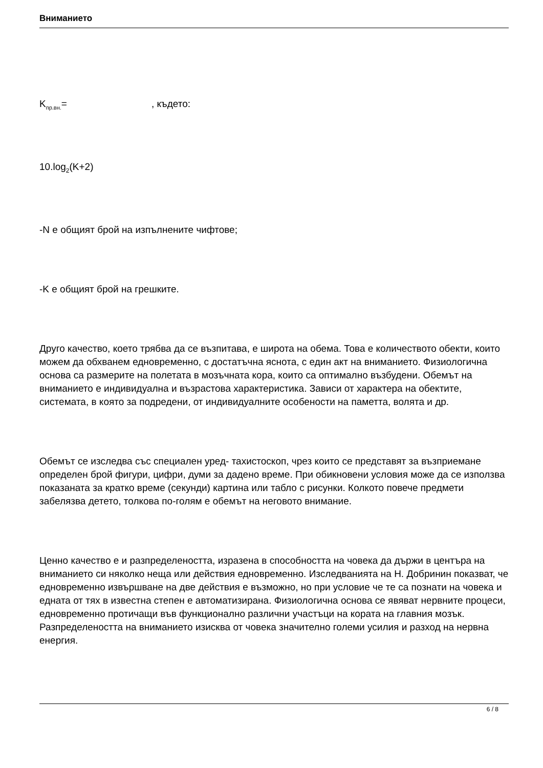Вниманието
K<sub>пр.вн.</sub>= , където:
10.log<sub>2</sub>(K+2)
-N е общият брой на изпълнените чифтове;
-K е общият брой на грешките.
Друго качество, което трябва да се възпитава, е широта на обема. Това е количеството обекти, които можем да обхванем едновременно, с достатъчна яснота, с един акт на вниманието. Физиологична основа са размерите на полетата в мозъчната кора, които са оптимално възбудени. Обемът на вниманието е индивидуална и възрастова характеристика. Зависи от характера на обектите, системата, в която за подредени, от индивидуалните особености на паметта, волята и др.
Обемът се изследва със специален уред- тахистоскоп, чрез които се представят за възприемане определен брой фигури, цифри, думи за дадено време. При обикновени условия може да се използва показаната за кратко време (секунди) картина или табло с рисунки. Колкото повече предмети забелязва детето, толкова по-голям е обемът на неговото внимание.
Ценно качество е и разпределеността, изразена в способността на човека да държи в центъра на вниманието си няколко неща или действия едновременно. Изследванията на Н. Добринин показват, че едновременно извършване на две действия е възможно, но при условие че те са познати на човека и едната от тях в известна степен е автоматизирана. Физиологична основа се явяват нервните процеси, едновременно протичащи във функционално различни участъци на кората на главния мозък. Разпределеността на вниманието изисква от човека значително големи усилия и разход на нервна енергия.
6 / 8